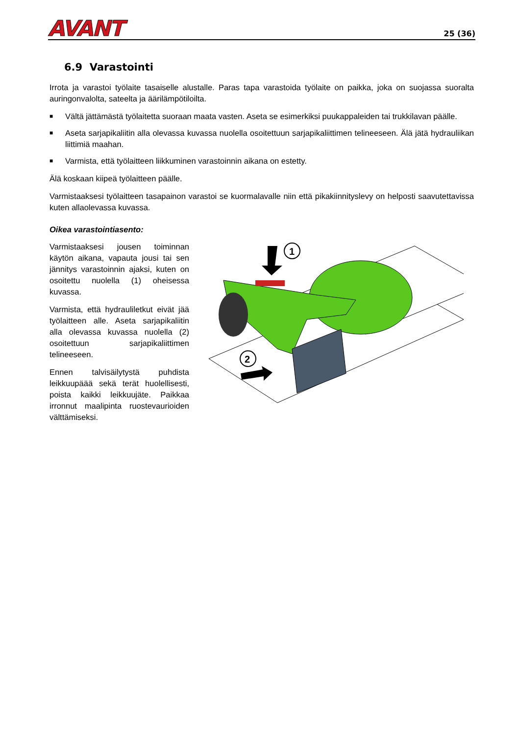AVANT
25 (36)
6.9 Varastointi
Irrota ja varastoi työlaite tasaiselle alustalle. Paras tapa varastoida työlaite on paikka, joka on suojassa suoralta auringonvalolta, sateelta ja äärilämpötiloilta.
■ Vältä jättämästä työlaitetta suoraan maata vasten. Aseta se esimerkiksi puukappaleiden tai trukkilavan päälle.
■ Aseta sarjapikaliitin alla olevassa kuvassa nuolella osoitettuun sarjapikaliittimen telineeseen. Älä jätä hydrauliikan liittimiä maahan.
■ Varmista, että työlaitteen liikkuminen varastoinnin aikana on estetty.
Älä koskaan kiipeä työlaitteen päälle.
Varmistaaksesi työlaitteen tasapainon varastoi se kuormalavalle niin että pikakiinnityslevy on helposti saavutettavissa kuten allaolevassa kuvassa.
Oikea varastointiasento:
Varmistaaksesi jousen toiminnan käytön aikana, vapauta jousi tai sen jännitys varastoinnin ajaksi, kuten on osoitettu nuolella (1) oheisessa kuvassa.
Varmista, että hydrauliletkut eivät jää työlaitteen alle. Aseta sarjapikaliitin alla olevassa kuvassa nuolella (2) osoitettuun sarjapikaliittimen telineeseen.
Ennen talvisäilytystä puhdista leikkuupäää sekä terät huolellisesti, poista kaikki leikkuujäte. Paikkaa irronnut maalipinta ruostevaurioiden välttämiseksi.
1
2